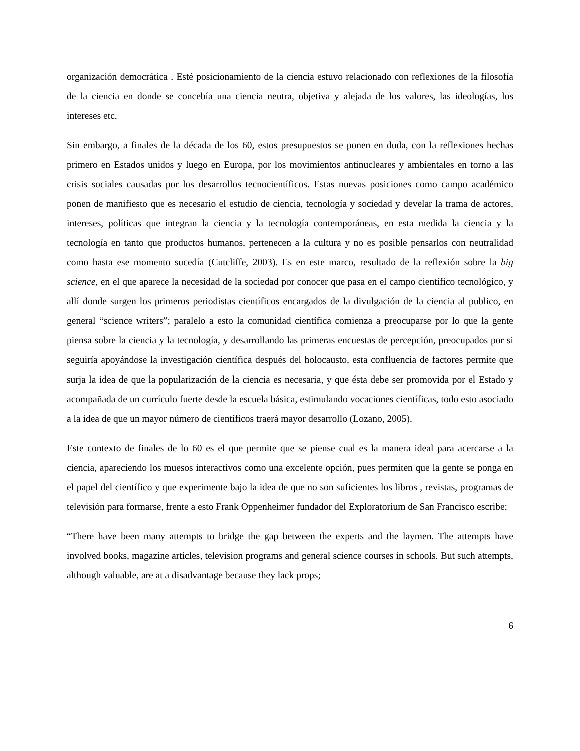organización democrática . Esté posicionamiento de la ciencia estuvo relacionado con reflexiones de la filosofía de la ciencia en donde se concebía una ciencia neutra, objetiva y alejada de los valores, las ideologías, los intereses etc.
Sin embargo, a finales de la década de los 60, estos presupuestos se ponen en duda, con la reflexiones hechas primero en Estados unidos y luego en Europa, por los movimientos antinucleares y ambientales en torno a las crisis sociales causadas por los desarrollos tecnocientíficos. Estas nuevas posiciones como campo académico ponen de manifiesto que es necesario el estudio de ciencia, tecnología y sociedad y develar la trama de actores, intereses, políticas que integran la ciencia y la tecnología contemporáneas, en esta medida la ciencia y la tecnología en tanto que productos humanos, pertenecen a la cultura y no es posible pensarlos con neutralidad como hasta ese momento sucedía (Cutcliffe, 2003). Es en este marco, resultado de la reflexión sobre la big science, en el que aparece la necesidad de la sociedad por conocer que pasa en el campo científico tecnológico, y allí donde surgen los primeros periodistas científicos encargados de la divulgación de la ciencia al publico, en general “science writers”; paralelo a esto la comunidad científica comienza a preocuparse por lo que la gente piensa sobre la ciencia y la tecnología, y desarrollando las primeras encuestas de percepción, preocupados por si seguiría apoyándose la investigación científica después del holocausto, esta confluencia de factores permite que surja la idea de que la popularización de la ciencia es necesaria, y que ésta debe ser promovida por el Estado y acompañada de un currículo fuerte desde la escuela básica, estimulando vocaciones científicas, todo esto asociado a la idea de que un mayor número de científicos traerá mayor desarrollo (Lozano, 2005).
Este contexto de finales de lo 60 es el que permite que se piense cual es la manera ideal para acercarse a la ciencia, apareciendo los muesos interactivos como una excelente opción, pues permiten que la gente se ponga en el papel del científico y que experimente bajo la idea de que no son suficientes los libros , revistas, programas de televisión para formarse, frente a esto Frank Oppenheimer fundador del Exploratorium de San Francisco escribe:
“There have been many attempts to bridge the gap between the experts and the laymen. The attempts have involved books, magazine articles, television programs and general science courses in schools. But such attempts, although valuable, are at a disadvantage because they lack props;
6